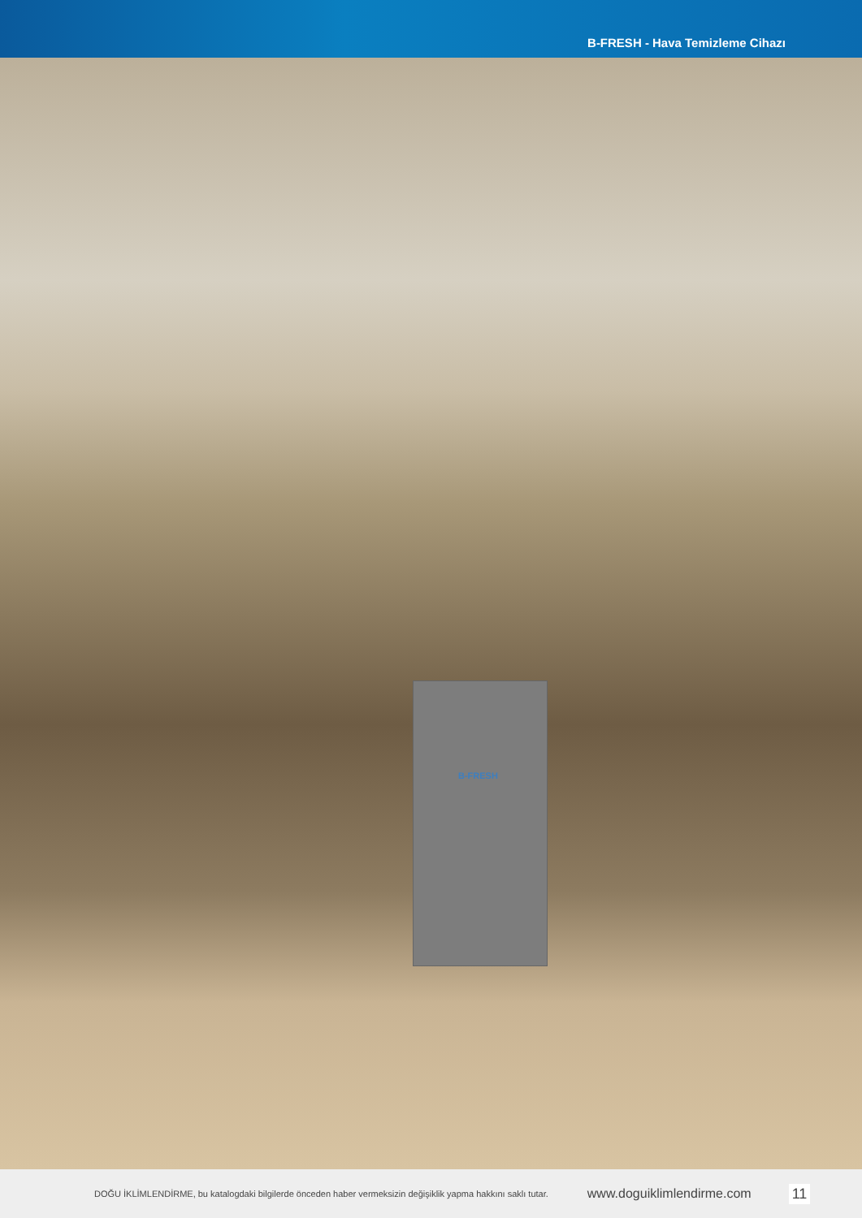B-FRESH - Hava Temizleme Cihazı
B-FRESH
DOĞU İKLİMLENDİRME, bu katalogdaki bilgilerde önceden haber vermeksizin değişiklik yapma hakkını saklı tutar. www.doguiklimlendirme.com 11